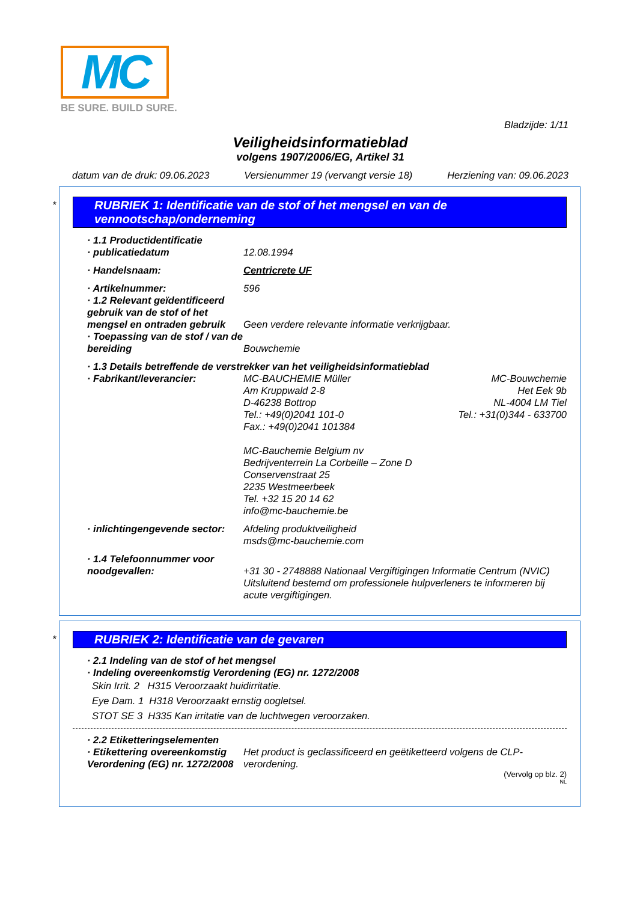MC
BE SURE. BUILD SURE.
Bladzijde: 1/11
Veiligheidsinformatieblad
volgens 1907/2006/EG, Artikel 31
datum van de druk: 09.06.2023 Versienummer 19 (vervangt versie 18) Herziening van: 09.06.2023
*
RUBRIEK 1: Identificatie van de stof of het mengsel en van de vennootschap/onderneming
· 1.1 Productidentificatie
· publicatiedatum 12.08.1994
· Handelsnaam: Centricrete UF
· Artikelnummer: 596
· 1.2 Relevant geïdentificeerd gebruik van de stof of het mengsel en ontraden gebruik Geen verdere relevante informatie verkrijgbaar.
· Toepassing van de stof / van de bereiding Bouwchemie
· 1.3 Details betreffende de verstrekker van het veiligheidsinformatieblad
· Fabrikant/leverancier: MC-BAUCHEMIE Müller
Am Kruppwald 2-8
D-46238 Bottrop
Tel.: +49(0)2041 101-0
Fax.: +49(0)2041 101384
MC-Bauchemie Belgium nv
Bedrijventerrein La Corbeille – Zone D
Conservenstraat 25
2235 Westmeerbeek
Tel. +32 15 20 14 62
info@mc-bauchemie.be MC-Bouwchemie
Het Eek 9b
NL-4004 LM Tiel
Tel.: +31(0)344 - 633700
· inlichtingengevende sector: Afdeling produktveiligheid
msds@mc-bauchemie.com
· 1.4 Telefoonnummer voor noodgevallen:
+31 30 - 2748888 Nationaal Vergiftigingen Informatie Centrum (NVIC)
Uitsluitend bestemd om professionele hulpverleners te informeren bij acute vergiftigingen.
*
RUBRIEK 2: Identificatie van de gevaren
· 2.1 Indeling van de stof of het mengsel
· Indeling overeenkomstig Verordening (EG) nr. 1272/2008
Skin Irrit. 2 H315 Veroorzaakt huidirritatie.
Eye Dam. 1 H318 Veroorzaakt ernstig oogletsel.
STOT SE 3 H335 Kan irritatie van de luchtwegen veroorzaken.
· 2.2 Etiketteringselementen
· Etikettering overeenkomstig Verordening (EG) nr. 1272/2008 Het product is geclassificeerd en geëtiketteerd volgens de CLP-verordening.
(Vervolg op blz. 2)
NL